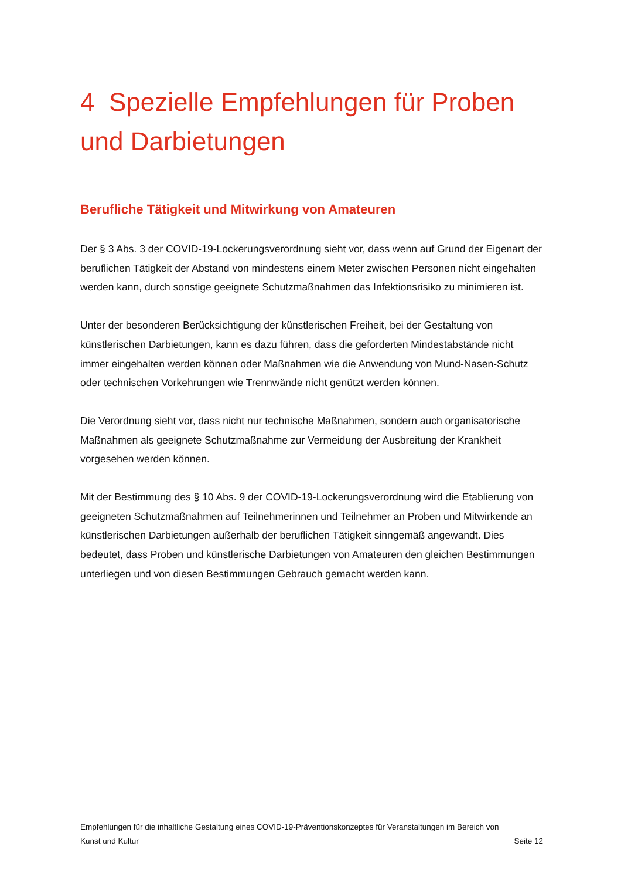4 Spezielle Empfehlungen für Proben und Darbietungen
Berufliche Tätigkeit und Mitwirkung von Amateuren
Der § 3 Abs. 3 der COVID-19-Lockerungsverordnung sieht vor, dass wenn auf Grund der Eigenart der beruflichen Tätigkeit der Abstand von mindestens einem Meter zwischen Personen nicht eingehalten werden kann, durch sonstige geeignete Schutzmaßnahmen das Infektionsrisiko zu minimieren ist.
Unter der besonderen Berücksichtigung der künstlerischen Freiheit, bei der Gestaltung von künstlerischen Darbietungen, kann es dazu führen, dass die geforderten Mindestabstände nicht immer eingehalten werden können oder Maßnahmen wie die Anwendung von Mund-Nasen-Schutz oder technischen Vorkehrungen wie Trennwände nicht genützt werden können.
Die Verordnung sieht vor, dass nicht nur technische Maßnahmen, sondern auch organisatorische Maßnahmen als geeignete Schutzmaßnahme zur Vermeidung der Ausbreitung der Krankheit vorgesehen werden können.
Mit der Bestimmung des § 10 Abs. 9 der COVID-19-Lockerungsverordnung wird die Etablierung von geeigneten Schutzmaßnahmen auf Teilnehmerinnen und Teilnehmer an Proben und Mitwirkende an künstlerischen Darbietungen außerhalb der beruflichen Tätigkeit sinngemäß angewandt. Dies bedeutet, dass Proben und künstlerische Darbietungen von Amateuren den gleichen Bestimmungen unterliegen und von diesen Bestimmungen Gebrauch gemacht werden kann.
Empfehlungen für die inhaltliche Gestaltung eines COVID-19-Präventionskonzeptes für Veranstaltungen im Bereich von
Kunst und Kultur Seite 12